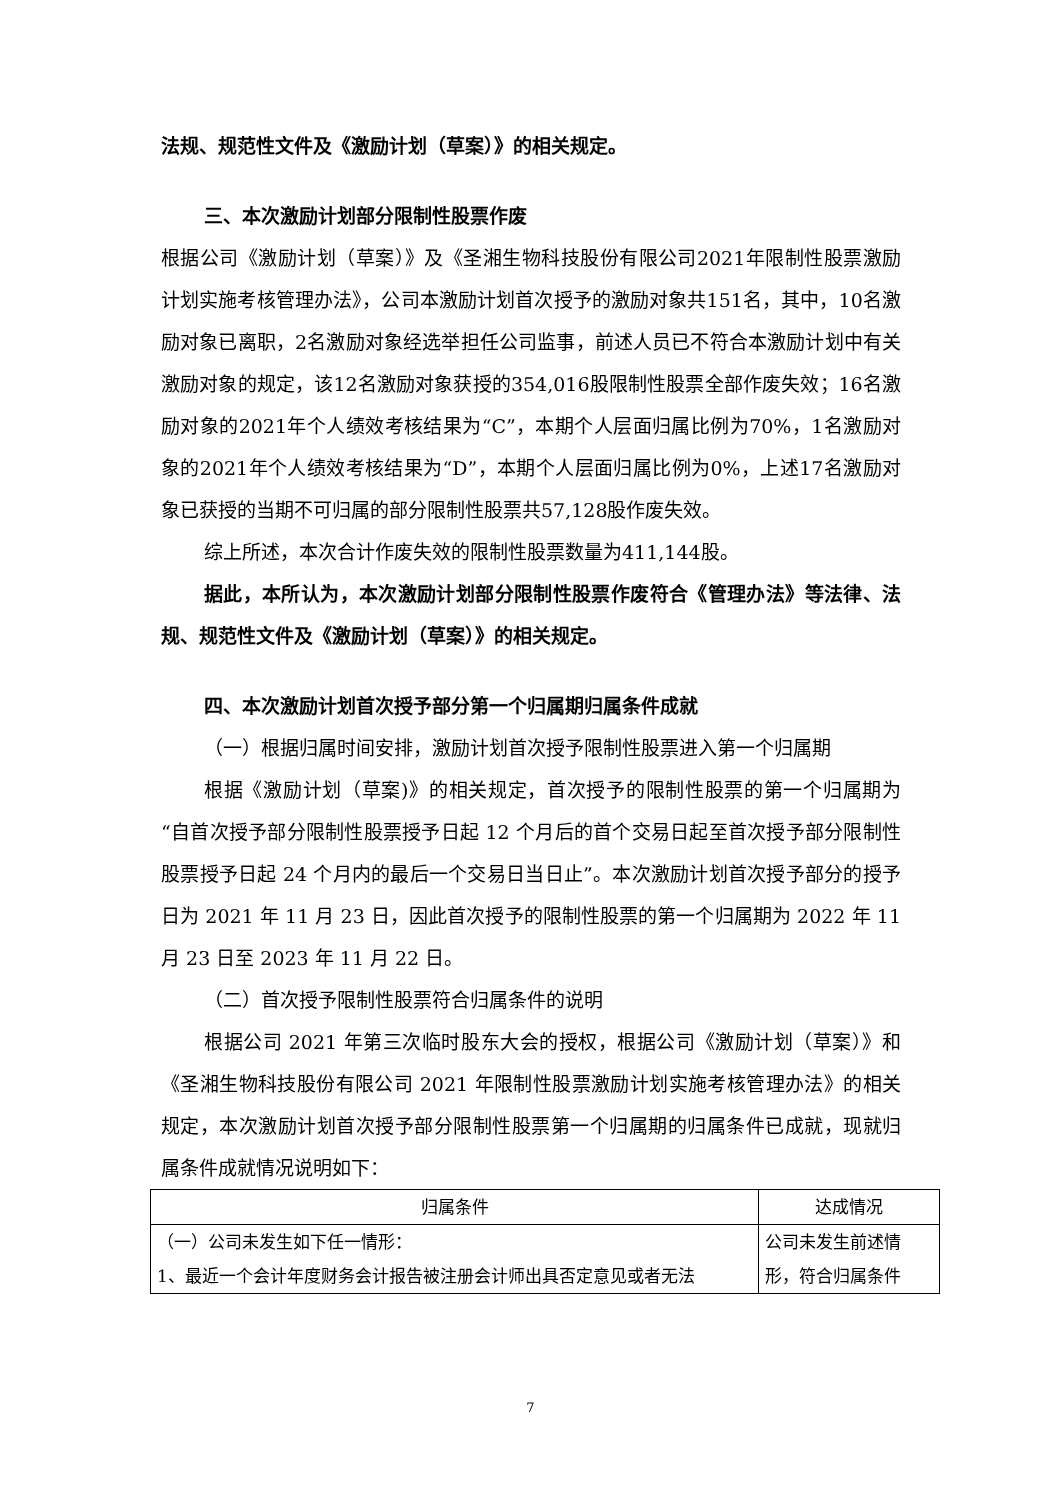法规、规范性文件及《激励计划（草案）》的相关规定。
三、本次激励计划部分限制性股票作废
根据公司《激励计划（草案）》及《圣湘生物科技股份有限公司2021年限制性股票激励计划实施考核管理办法》，公司本激励计划首次授予的激励对象共151名，其中，10名激励对象已离职，2名激励对象经选举担任公司监事，前述人员已不符合本激励计划中有关激励对象的规定，该12名激励对象获授的354,016股限制性股票全部作废失效；16名激励对象的2021年个人绩效考核结果为“C”，本期个人层面归属比例为70%，1名激励对象的2021年个人绩效考核结果为“D”，本期个人层面归属比例为0%，上述17名激励对象已获授的当期不可归属的部分限制性股票共57,128股作废失效。
综上所述，本次合计作废失效的限制性股票数量为411,144股。
据此，本所认为，本次激励计划部分限制性股票作废符合《管理办法》等法律、法规、规范性文件及《激励计划（草案）》的相关规定。
四、本次激励计划首次授予部分第一个归属期归属条件成就
（一）根据归属时间安排，激励计划首次授予限制性股票进入第一个归属期
根据《激励计划（草案)》的相关规定，首次授予的限制性股票的第一个归属期为“自首次授予部分限制性股票授予日起 12 个月后的首个交易日起至首次授予部分限制性股票授予日起 24 个月内的最后一个交易日当日止”。本次激励计划首次授予部分的授予日为 2021 年 11 月 23 日，因此首次授予的限制性股票的第一个归属期为 2022 年 11 月 23 日至 2023 年 11 月 22 日。
（二）首次授予限制性股票符合归属条件的说明
根据公司 2021 年第三次临时股东大会的授权，根据公司《激励计划（草案）》和《圣湘生物科技股份有限公司 2021 年限制性股票激励计划实施考核管理办法》的相关规定，本次激励计划首次授予部分限制性股票第一个归属期的归属条件已成就，现就归属条件成就情况说明如下：
| 归属条件 | 达成情况 |
| （一）公司未发生如下任一情形： 1、最近一个会计年度财务会计报告被注册会计师出具否定意见或者无法 | 公司未发生前述情形，符合归属条件 |
7